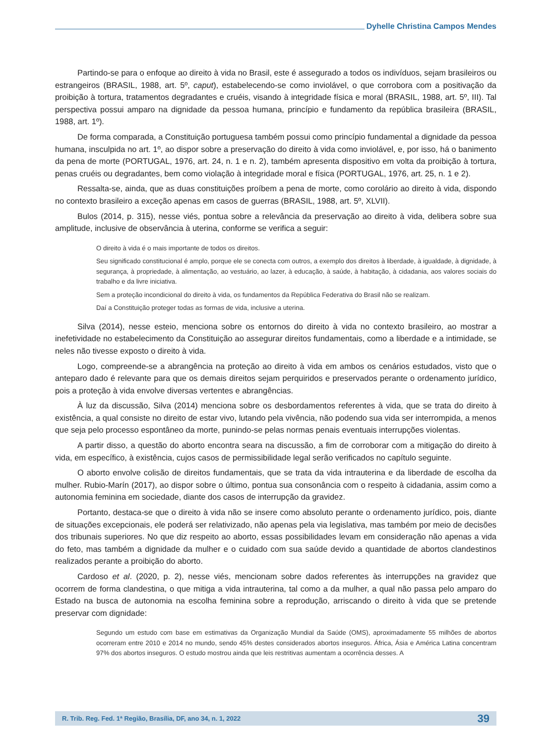Dyhelle Christina Campos Mendes
Partindo-se para o enfoque ao direito à vida no Brasil, este é assegurado a todos os indivíduos, sejam brasileiros ou estrangeiros (BRASIL, 1988, art. 5º, caput), estabelecendo-se como inviolável, o que corrobora com a positivação da proibição à tortura, tratamentos degradantes e cruéis, visando à integridade física e moral (BRASIL, 1988, art. 5º, III). Tal perspectiva possui amparo na dignidade da pessoa humana, princípio e fundamento da república brasileira (BRASIL, 1988, art. 1º).
De forma comparada, a Constituição portuguesa também possui como princípio fundamental a dignidade da pessoa humana, insculpida no art. 1º, ao dispor sobre a preservação do direito à vida como inviolável, e, por isso, há o banimento da pena de morte (PORTUGAL, 1976, art. 24, n. 1 e n. 2), também apresenta dispositivo em volta da proibição à tortura, penas cruéis ou degradantes, bem como violação à integridade moral e física (PORTUGAL, 1976, art. 25, n. 1 e 2).
Ressalta-se, ainda, que as duas constituições proíbem a pena de morte, como corolário ao direito à vida, dispondo no contexto brasileiro a exceção apenas em casos de guerras (BRASIL, 1988, art. 5º, XLVII).
Bulos (2014, p. 315), nesse viés, pontua sobre a relevância da preservação ao direito à vida, delibera sobre sua amplitude, inclusive de observância à uterina, conforme se verifica a seguir:
O direito à vida é o mais importante de todos os direitos.
Seu significado constitucional é amplo, porque ele se conecta com outros, a exemplo dos direitos à liberdade, à igualdade, à dignidade, à segurança, à propriedade, à alimentação, ao vestuário, ao lazer, à educação, à saúde, à habitação, à cidadania, aos valores sociais do trabalho e da livre iniciativa.
Sem a proteção incondicional do direito à vida, os fundamentos da República Federativa do Brasil não se realizam.
Daí a Constituição proteger todas as formas de vida, inclusive a uterina.
Silva (2014), nesse esteio, menciona sobre os entornos do direito à vida no contexto brasileiro, ao mostrar a inefetividade no estabelecimento da Constituição ao assegurar direitos fundamentais, como a liberdade e a intimidade, se neles não tivesse exposto o direito à vida.
Logo, compreende-se a abrangência na proteção ao direito à vida em ambos os cenários estudados, visto que o anteparo dado é relevante para que os demais direitos sejam perquiridos e preservados perante o ordenamento jurídico, pois a proteção à vida envolve diversas vertentes e abrangências.
À luz da discussão, Silva (2014) menciona sobre os desbordamentos referentes à vida, que se trata do direito à existência, a qual consiste no direito de estar vivo, lutando pela vivência, não podendo sua vida ser interrompida, a menos que seja pelo processo espontâneo da morte, punindo-se pelas normas penais eventuais interrupções violentas.
A partir disso, a questão do aborto encontra seara na discussão, a fim de corroborar com a mitigação do direito à vida, em específico, à existência, cujos casos de permissibilidade legal serão verificados no capítulo seguinte.
O aborto envolve colisão de direitos fundamentais, que se trata da vida intrauterina e da liberdade de escolha da mulher. Rubio-Marín (2017), ao dispor sobre o último, pontua sua consonância com o respeito à cidadania, assim como a autonomia feminina em sociedade, diante dos casos de interrupção da gravidez.
Portanto, destaca-se que o direito à vida não se insere como absoluto perante o ordenamento jurídico, pois, diante de situações excepcionais, ele poderá ser relativizado, não apenas pela via legislativa, mas também por meio de decisões dos tribunais superiores. No que diz respeito ao aborto, essas possibilidades levam em consideração não apenas a vida do feto, mas também a dignidade da mulher e o cuidado com sua saúde devido a quantidade de abortos clandestinos realizados perante a proibição do aborto.
Cardoso et al. (2020, p. 2), nesse viés, mencionam sobre dados referentes às interrupções na gravidez que ocorrem de forma clandestina, o que mitiga a vida intrauterina, tal como a da mulher, a qual não passa pelo amparo do Estado na busca de autonomia na escolha feminina sobre a reprodução, arriscando o direito à vida que se pretende preservar com dignidade:
Segundo um estudo com base em estimativas da Organização Mundial da Saúde (OMS), aproximadamente 55 milhões de abortos ocorreram entre 2010 e 2014 no mundo, sendo 45% destes considerados abortos inseguros. África, Ásia e América Latina concentram 97% dos abortos inseguros. O estudo mostrou ainda que leis restritivas aumentam a ocorrência desses. A
R. Trib. Reg. Fed. 1ª Região, Brasília, DF, ano 34, n. 1, 2022 39